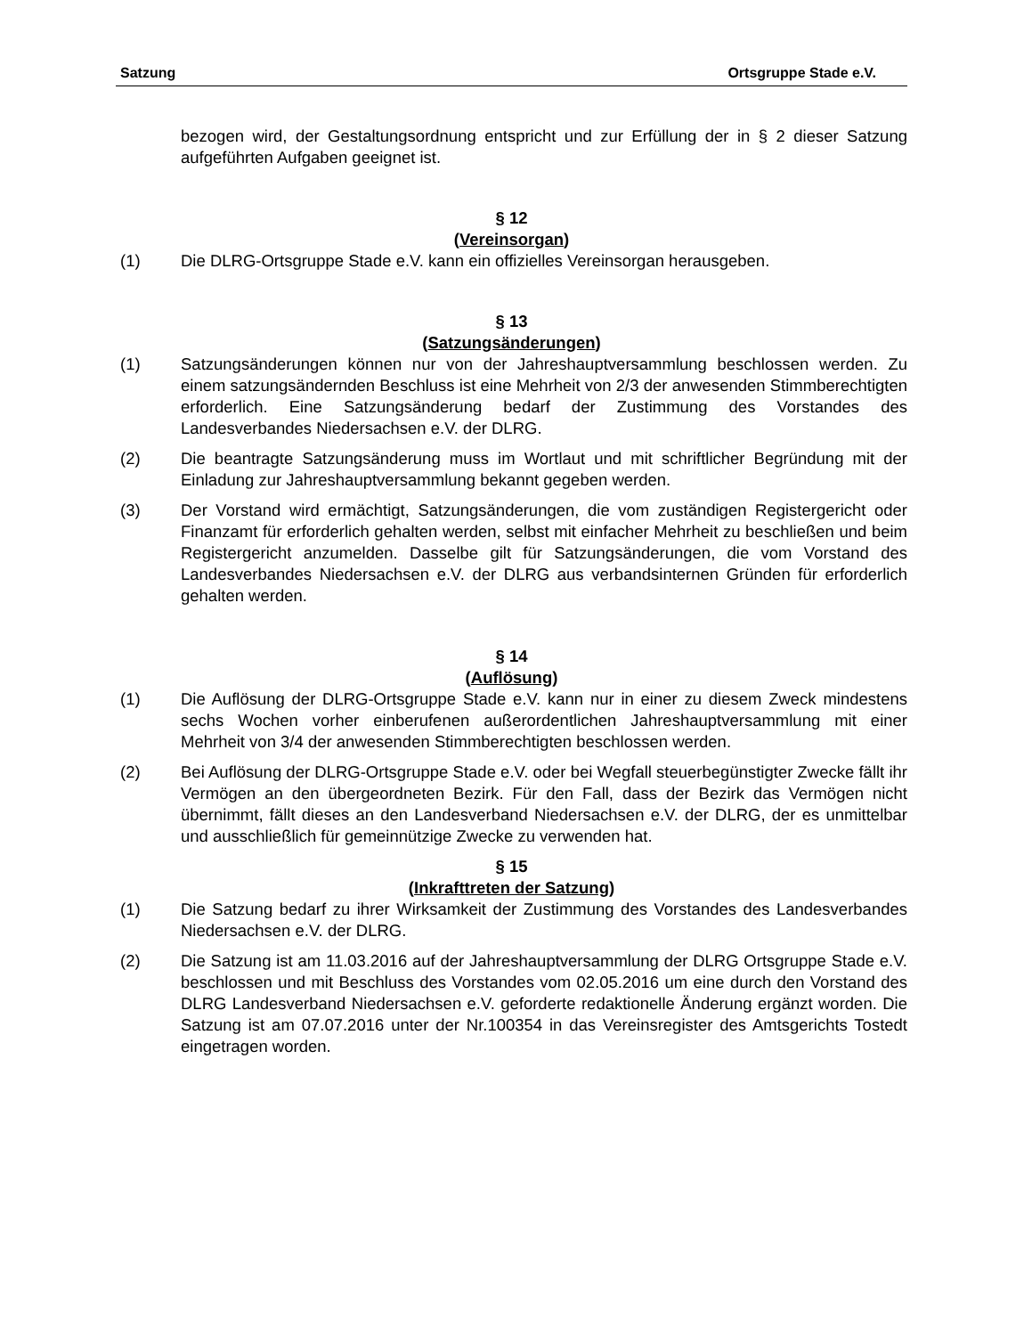Satzung Ortsgruppe Stade e.V.
bezogen wird, der Gestaltungsordnung entspricht und zur Erfüllung der in § 2 dieser Satzung aufgeführten Aufgaben geeignet ist.
§ 12
(Vereinsorgan)
(1) Die DLRG-Ortsgruppe Stade e.V. kann ein offizielles Vereinsorgan herausgeben.
§ 13
(Satzungsänderungen)
(1) Satzungsänderungen können nur von der Jahreshauptversammlung beschlossen werden. Zu einem satzungsändernden Beschluss ist eine Mehrheit von 2/3 der anwesenden Stimmberechtigten erforderlich. Eine Satzungsänderung bedarf der Zustimmung des Vorstandes des Landesverbandes Niedersachsen e.V. der DLRG.
(2) Die beantragte Satzungsänderung muss im Wortlaut und mit schriftlicher Begründung mit der Einladung zur Jahreshauptversammlung bekannt gegeben werden.
(3) Der Vorstand wird ermächtigt, Satzungsänderungen, die vom zuständigen Registergericht oder Finanzamt für erforderlich gehalten werden, selbst mit einfacher Mehrheit zu beschließen und beim Registergericht anzumelden. Dasselbe gilt für Satzungsänderungen, die vom Vorstand des Landesverbandes Niedersachsen e.V. der DLRG aus verbandsinternen Gründen für erforderlich gehalten werden.
§ 14
(Auflösung)
(1) Die Auflösung der DLRG-Ortsgruppe Stade e.V. kann nur in einer zu diesem Zweck mindestens sechs Wochen vorher einberufenen außerordentlichen Jahreshauptversammlung mit einer Mehrheit von 3/4 der anwesenden Stimmberechtigten beschlossen werden.
(2) Bei Auflösung der DLRG-Ortsgruppe Stade e.V. oder bei Wegfall steuerbegünstigter Zwecke fällt ihr Vermögen an den übergeordneten Bezirk. Für den Fall, dass der Bezirk das Vermögen nicht übernimmt, fällt dieses an den Landesverband Niedersachsen e.V. der DLRG, der es unmittelbar und ausschließlich für gemeinnützige Zwecke zu verwenden hat.
§ 15
(Inkrafttreten der Satzung)
(1) Die Satzung bedarf zu ihrer Wirksamkeit der Zustimmung des Vorstandes des Landesverbandes Niedersachsen e.V. der DLRG.
(2) Die Satzung ist am 11.03.2016 auf der Jahreshauptversammlung der DLRG Ortsgruppe Stade e.V. beschlossen und mit Beschluss des Vorstandes vom 02.05.2016 um eine durch den Vorstand des DLRG Landesverband Niedersachsen e.V. geforderte redaktionelle Änderung ergänzt worden. Die Satzung ist am 07.07.2016 unter der Nr.100354 in das Vereinsregister des Amtsgerichts Tostedt eingetragen worden.